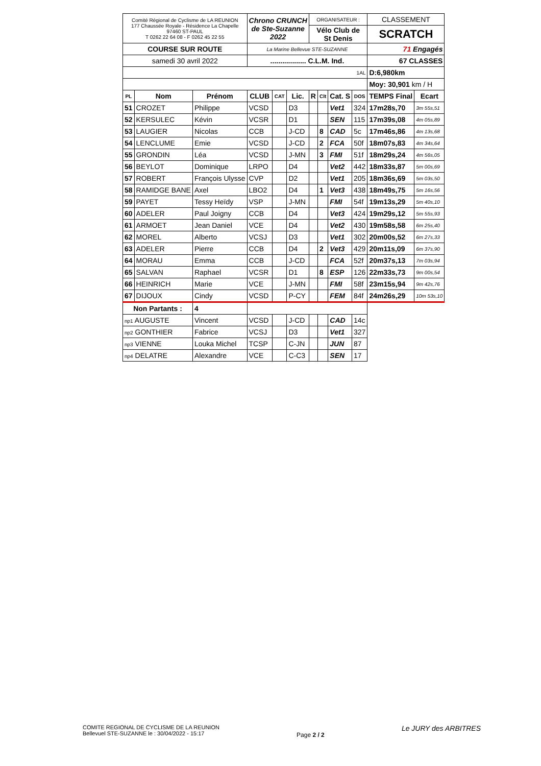| Comité Régional de Cyclisme de LA REUNION 177 Chaussée Royale - Résidence La Chapelle 97460 ST-PAUL T 0262 22 64 08 - F 0262 45 22 55 | | | Chrono CRUNCH de Ste-Suzanne 2022 | | | ORGANISATEUR : | | | | CLASSEMENT | |
| | | | | | | Vélo Club de St Denis | | | | SCRATCH | |
| COURSE SUR ROUTE | | | La Marine Bellevue STE-SUZANNE | | | | | | | 71 Engagés | |
| samedi 30 avril 2022 | | | .................. C.L.M. Ind. | | | | | | | 67 CLASSES | |
| 1AL | | | | | | | | | | D:6,980km | |
| | | | | | | | | | | Moy: 30,901 km / H | |
| PL | Nom | Prénom | CLUB | CAT | Lic. | R | Clt | Cat. S | DOS | TEMPS Final | Ecart |
| 51 | CROZET | Philippe | VCSD | | D3 | | | Vet1 | 324 | 17m28s,70 | 3m 55s,51 |
| 52 | KERSULEC | Kévin | VCSR | | D1 | | | SEN | 115 | 17m39s,08 | 4m 05s,89 |
| 53 | LAUGIER | Nicolas | CCB | | J-CD | | 8 | CAD | 5c | 17m46s,86 | 4m 13s,68 |
| 54 | LENCLUME | Emie | VCSD | | J-CD | | 2 | FCA | 50f | 18m07s,83 | 4m 34s,64 |
| 55 | GRONDIN | Léa | VCSD | | J-MN | | 3 | FMI | 51f | 18m29s,24 | 4m 56s,05 |
| 56 | BEYLOT | Dominique | LRPO | | D4 | | | Vet2 | 442 | 18m33s,87 | 5m 00s,69 |
| 57 | ROBERT | François Ulysse | CVP | | D2 | | | Vet1 | 205 | 18m36s,69 | 5m 03s,50 |
| 58 | RAMIDGE BANE | Axel | LBO2 | | D4 | | 1 | Vet3 | 438 | 18m49s,75 | 5m 16s,56 |
| 59 | PAYET | Tessy Heïdy | VSP | | J-MN | | | FMI | 54f | 19m13s,29 | 5m 40s,10 |
| 60 | ADELER | Paul Joigny | CCB | | D4 | | | Vet3 | 424 | 19m29s,12 | 5m 55s,93 |
| 61 | ARMOET | Jean Daniel | VCE | | D4 | | | Vet2 | 430 | 19m58s,58 | 6m 25s,40 |
| 62 | MOREL | Alberto | VCSJ | | D3 | | | Vet1 | 302 | 20m00s,52 | 6m 27s,33 |
| 63 | ADELER | Pierre | CCB | | D4 | | 2 | Vet3 | 429 | 20m11s,09 | 6m 37s,90 |
| 64 | MORAU | Emma | CCB | | J-CD | | | FCA | 52f | 20m37s,13 | 7m 03s,94 |
| 65 | SALVAN | Raphael | VCSR | | D1 | | 8 | ESP | 126 | 22m33s,73 | 9m 00s,54 |
| 66 | HEINRICH | Marie | VCE | | J-MN | | | FMI | 58f | 23m15s,94 | 9m 42s,76 |
| 67 | DIJOUX | Cindy | VCSD | | P-CY | | | FEM | 84f | 24m26s,29 | 10m 53s,10 |
| Non Partants : | | 4 | | | | | | | | | |
| np1 AUGUSTE | | Vincent | VCSD | | J-CD | | | CAD | 14c | | |
| np2 GONTHIER | | Fabrice | VCSJ | | D3 | | | Vet1 | 327 | | |
| np3 VIENNE | | Louka Michel | TCSP | | C-JN | | | JUN | 87 | | |
| np4 DELATRE | | Alexandre | VCE | | C-C3 | | | SEN | 17 | | |
COMITE REGIONAL DE CYCLISME DE LA REUNION
Bellevuel STE-SUZANNE le : 30/04/2022 - 15:17
Page 2 / 2
Le JURY des ARBITRES